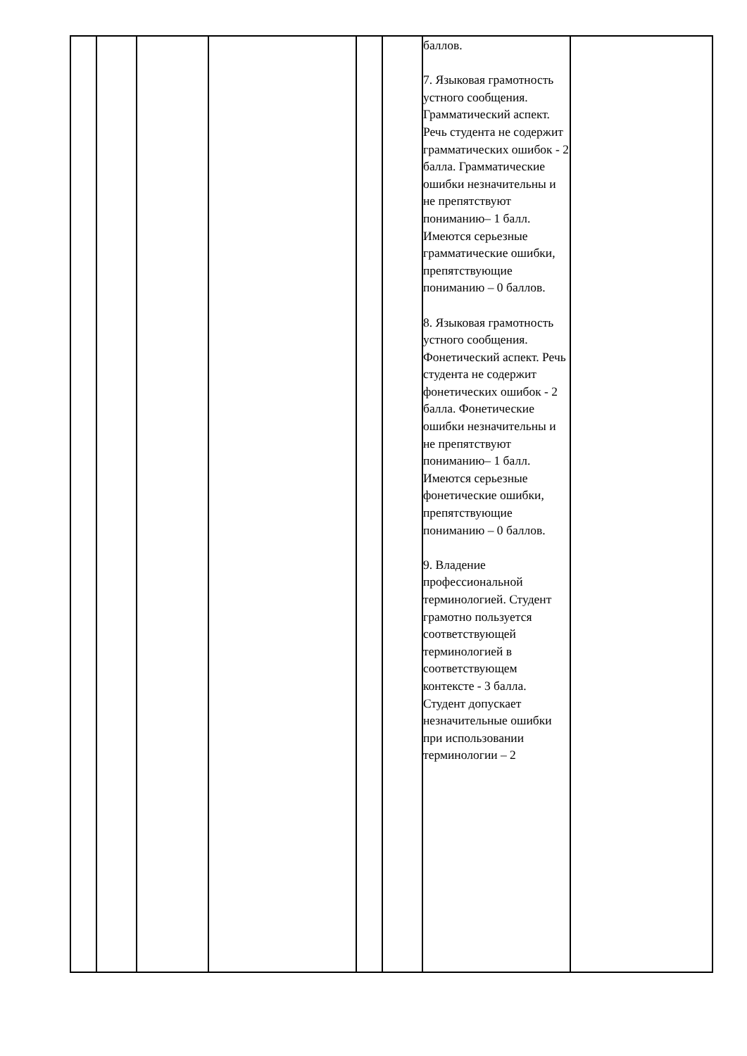| | | | | | | баллов. 7. Языковая грамотность устного сообщения. Грамматический аспект. Речь студента не содержит грамматических ошибок - 2 балла. Грамматические ошибки незначительны и не препятствуют пониманию– 1 балл. Имеются серьезные грамматические ошибки, препятствующие пониманию – 0 баллов. 8. Языковая грамотность устного сообщения. Фонетический аспект. Речь студента не содержит фонетических ошибок - 2 балла. Фонетические ошибки незначительны и не препятствуют пониманию– 1 балл. Имеются серьезные фонетические ошибки, препятствующие пониманию – 0 баллов. 9. Владение профессиональной терминологией. Студент грамотно пользуется соответствующей терминологией в соответствующем контексте - 3 балла. Студент допускает незначительные ошибки при использовании терминологии – 2 | |